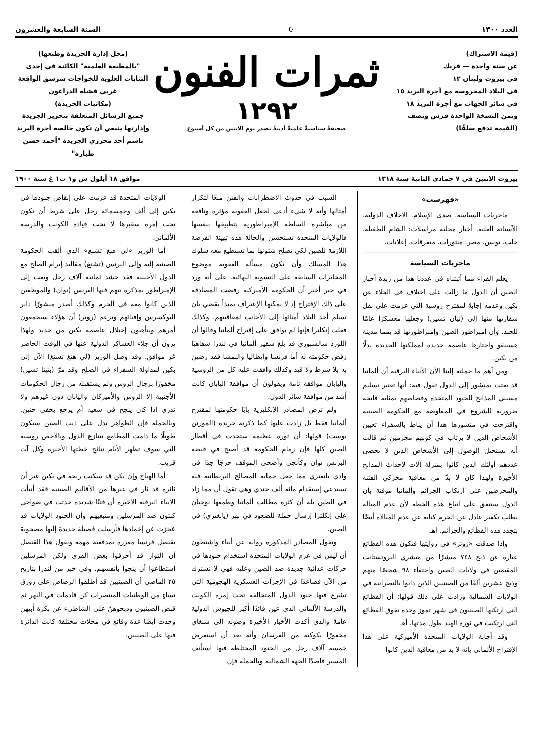العدد ١٣٠٠ ☪ السنة السابعة والعشرون
(قيمة الاشتراك)
عن سنة واحدة — فرنك
في بيروت ولبنان ١٢
في البلاد المحروسة مع أجرة البريد ١٥
في سائر الجهات مع أجرة البريد ١٨
وثمن النسخة الواحدة قرش ونصف
(القيمة تدفع سلفًا)
ثمرات الفنون
١٢٩٢
صحيفةٌ سياسيةٌ علميةٌ أدبيةٌ تصدر يوم الاثنين من كل أسبوع
(محل إدارة الجريدة وطبعها)
"بالمطبعة العلمية" الكائنة في إحدى البنايات العلوية للخواجات سرسق الواقعة غربي قشلة الدراغون
(مكاتبات الجريدة)
جميع الرسائل المتعلقة بتحرير الجريدة وإدارتها ينبغي أن تكون خالصة أجرة البريد باسم أحد محرري الجريدة "أحمد حسن طبارة"
بيروت الاثنين في ٧ جمادى الثانية سنة ١٣١٨ موافق ١٨ أيلول ش و١ ت١ غ سنة ١٩٠٠
«فهرست»
ماجريات السياسة. صدى الإسلام. الأحلاف الدولية. الآستانة العلية. أخبار محلية مراسلات: الشام الطفيلة. حلب. تونس. مصر. منثورات. متفرقات. إعلانات.
ماجريات السياسة
يعلم القراء مما أثبتناه في عددنا هذا من زبدة أخبار الصين أن الدول ما زالت على اختلاف في الجلاء عن بكين وعدمه إجابةً لمقترح روسية التي عزمت على نقل سفارتها منها إلى (تيان تسين) وجعلها معسكرًا عامًا للجند. وأن إمبراطور الصين وإمبراطورتها قد يمما مدينة هسينفو واختارها عاصمة جديدة لمملكتها الجديدة بدلًا من بكين.
ومن أهم ما حملته إلينا الآن الأنباء البرقية أن ألمانيا قد بعثت بمنشور إلى الدول تقول فيه: أنها تعتبر تسليم مسببي المذابح للجنود المتحدة وقصاصهم بمثابة فاتحة ضرورية للشروع في المفاوضة مع الحكومة الصينية واقترحت في منشورها هذا أن يناط بالسفراء تعيين الأشخاص الذين لا يرتاب في كونهم مجرمين ثم قالت أنه يستحيل الوصول إلى الأشخاص الذين لا يحصى عددهم أولئك الذين كانوا بمنزلة آلات لإحداث المذابح الأخيرة ولهذا كان لا بدّ من معاقبة محركي الفتنة والمحرضين على ارتكاب الجرائم وألمانيا موقنة بأن الدول ستتفق على اتباع هذه الخطة لأن عدم المبالة بطلب تكفير عادل عن الجرم كناية عن عدم المبالاة أيضًا بتجدد هذه الفظائع والجرائم. اهـ
وإذا صدقت «روتر» في روايتها فتكون هذه الفظائع عبارة عن ذبح ٧٤٨ مبشرًا من مبشري البروتستانت المقيمين في ولايات الصين واختفاء ٩٨ شخصًا منهم وذبح عشرين ألفًا من الصينيين الذين دانوا بالنصرانية في الولايات الشمالية وزادت على ذلك قولها: أن الفظائع التي ارتكبها الصينيون في شهر تموز وحده تفوق الفظائع التي ارتكبت في ثورة الهند طول مدتها. أهـ
وقد أجابة الولايات المتحدة الأميركية على هذا الإقتراح الألماني بأنه لا بد من معاقبة الذين كانوا
السبب في حدوث الاضطرابات والفتن منعًا لتكرار أمثالها وأنه لا شيء أدعى لجعل العقوبة مؤثرة ونافعة من مباشرة السلطة الإمبراطورية بتطبيقها بنفسها فالولايات المتحدة تستحسن والحالة هذه تهيئة الفرصة اللازمة للصين لكي تصلح شئونها بما تستطيع معه سلوك هذا المسلك وأن تكون مسألة العقوبة موضوع المخابرات السابقة على التسوية النهائية. على أنه ورد في خبر أخير أن الحكومة الأميركية رفضت المصادقة على ذلك الإقتراح إذ لا يمكنها الإعتراف بمبدأ يقضي بأن تسلم أحد البلاد أمنائها إلى الأجانب لمعاقبتهم. وكذلك فعلت إنكلترا فإنها لم توافق على إقتراح ألمانيا وقالوا أن اللورد سالسبوري قد بلغ سفير ألمانيا في لندرا شفاهيًا رفض حكومته له أما فرنسا وإيطاليا والنمسا فقد رضين به بلا شرط ولا قيد وكذلك وافقت عليه كل من الروسية واليابان موافقة تامة ويقولون أن موافقة اليابان كانت أشد من موافقة سائر الدول.
ولم ترض المصادر الإنكليزية بابًا حكومتها لمقترح ألمانيا فقط بل زادت عليها كما ذكرته جريدة (المورنن بوست) قولها: أن ثورة عظيمة ستحدث في أقطار الصين كلها فإن زمام الحكومة قد أصبح في قبضة البرنس توان وكأنجي وأضحى الموقف حرجًا جدًا في وادي يانغتزي مما جعل حماية المصالح البريطانية فيه تستدعي إستقدام مائة ألف جندي وهي تقول أن مما زاد في الطين بلة أن كثرة مطالب ألمانيا وطمعها بوجبان على إنكلترا إرسال حملة للصعود في نهر (يانغتزي) في الصين.
وتقول المصادر المذكورة رواية عن أنباء واشنطون أن ليس في عزم الولايات المتحدة استخدام جنودها في حركات عدائية جديدة ضد الصين وعليه فهي لا تشترك من الآن فصاعدًا في الإجرآت العسكرية الهجومية التي تشرع فيها جنود الدول المتحالفة تحت إمرة الكونت والدرسة الألماني الذي عين قائدًا أكبر للجيوش الدولية عامةً والذي أكدت الأخبار الأخيرة وصوله إلى شنغاي مخفورًا بكوكبة من الفرسان وأنه بعد أن استعرض خمسة آلاف رجل من الجنود المختلطة فيها استأنف المسير قاصدًا الجهة الشمالية وبالجملة فإن
الولايات المتحدة قد عزمت على إنقاص جنودها في بكين إلى ألف وخمسمائة رجل على شرط أن تكون تحت إمرة سفيرها لا تحت قيادة الكونت والدرسة الألماني.
أما الوزير «لي هنغ تشنغ» الذي ألقت الحكومة الصينية إليه وإلى البرنس (تشنغ) مقاليد إبرام الصلح مع الدول الأجنبية فقد حشد ثمانية آلاف رجل وبعث إلى الإمبراطور بمذكرة يتهم فيها البرنس (توان) والموظفين الذين كانوا معه في الجرم وكذلك أصدر منشورًا دابر البوكسرس وإفنائهم وتزعم (روتر) أن هؤلاء سيجمعون أمرهم ويتأهبون إحتلال عاصمة بكين من جديد ولهذا يرون أن جلاء العساكر الدولية عنها في الوقت الحاضر غر موافق. وقد وصل الوزير (لي هنغ تشنغ) الآن إلى بكين لمداولة السفراء في الصلح وقد مرّ (بتينا تسين) مخفورًا برجال الروس ولم يستقبله من رجال الحكومات الأجنبية إلا الروس والأميركان واليابان دون غيرهم ولا ندري إذا كان ينجح في سعيه أم يرجع بخفي حنين. وبالجملة فإن الظواهر تدل على ذنب الصين سيكون طويلًا ما دامت المطامع تتنازع الدول وبالأخص روسية التي سوف تظهر الأيام نتائج خطتها الأخيرة وكل آت قريب.
أما الهياج وإن يكن قد سكنت ريحه في بكين غير أن ثائره قد ثار في غيرها من الأقاليم الصينية فقد أنبأت الأنباء البرقية الأخيرة أن فتنًا شديدة حدثت في ضواحي كنتون ضد المرسلين ومتبعيهم وأن الجنود الولايات قد عجزت عن إخمادها فأرسلت فصيلة جديدة إليها مصحوبة بقنصل فرنسا معززة بمدفعية مهمة ويقول هذا القنصل أن الثوار قد أحرقوا بعض القرى ولكن المرسلين استطاعوا أن ينجوا بأنفسهم. وفي خبر من لندرا بتاريخ ٢٥ الماضي أن الصينيين قد أطلقوا الرصاص على زورق نساءٍ من الوطنيات المتنصرات كن قادمات في النهر ثم قبض الصينيون وذبحوهنّ على الشاطىء عن بكرة أبيهن وحدث أيضًا عدة وقائع في محلات مختلفة كانت الدائرة فيها على الصينين.